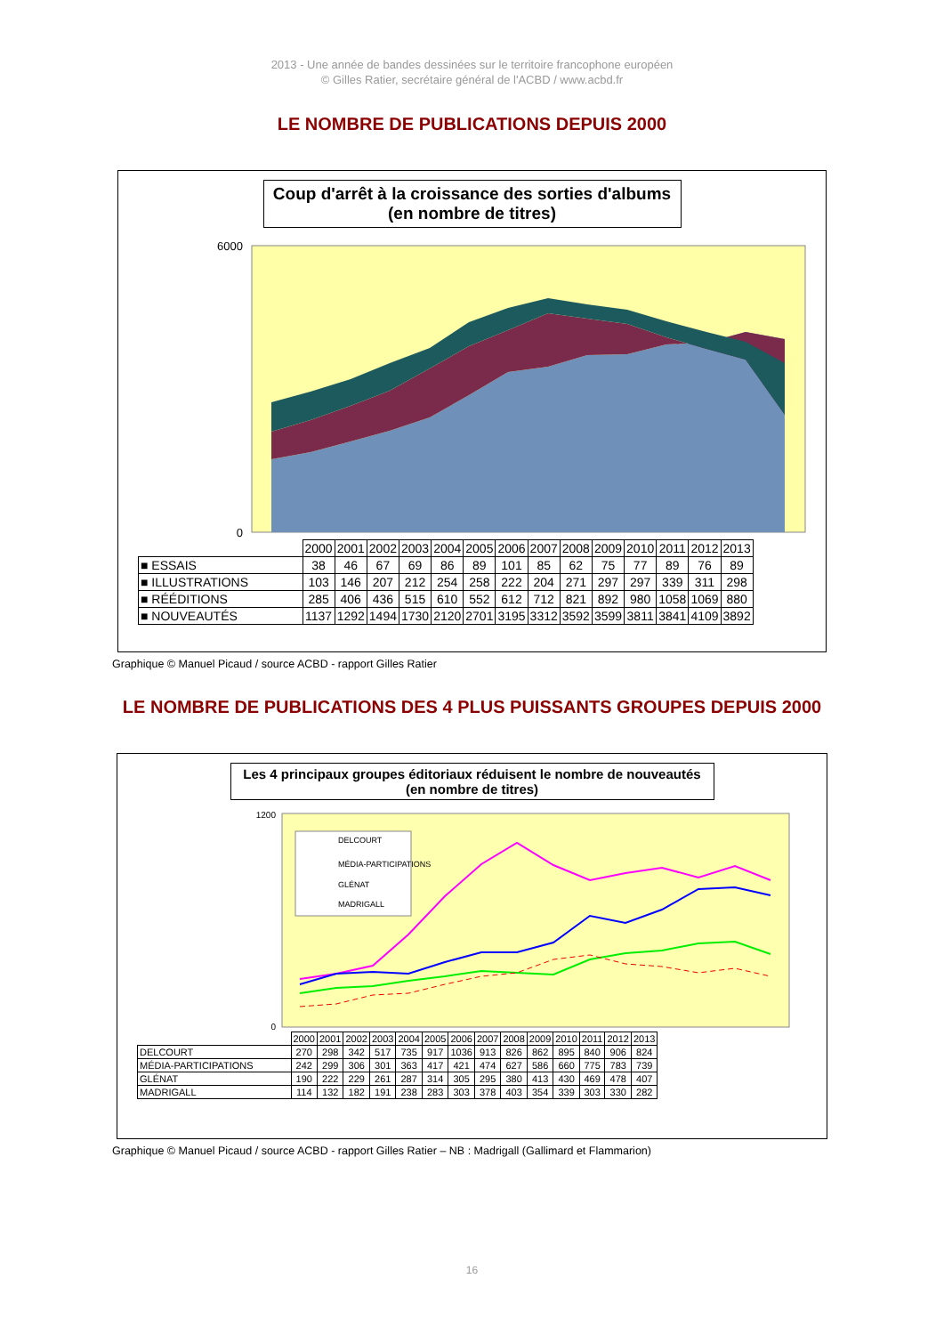2013 - Une année de bandes dessinées sur le territoire francophone européen
© Gilles Ratier, secrétaire général de l'ACBD / www.acbd.fr
LE NOMBRE DE PUBLICATIONS DEPUIS 2000
Coup d'arrêt à la croissance des sorties d'albums
(en nombre de titres)
6000
0
| | 2000 | 2001 | 2002 | 2003 | 2004 | 2005 | 2006 | 2007 | 2008 | 2009 | 2010 | 2011 | 2012 | 2013 |
| --- | --- | --- | --- | --- | --- | --- | --- | --- | --- | --- | --- | --- | --- | --- |
| ■ ESSAIS | 38 | 46 | 67 | 69 | 86 | 89 | 101 | 85 | 62 | 75 | 77 | 89 | 76 | 89 |
| ■ ILLUSTRATIONS | 103 | 146 | 207 | 212 | 254 | 258 | 222 | 204 | 271 | 297 | 297 | 339 | 311 | 298 |
| ■ RÉÉDITIONS | 285 | 406 | 436 | 515 | 610 | 552 | 612 | 712 | 821 | 892 | 980 | 1058 | 1069 | 880 |
| ■ NOUVEAUTÉS | 1137 | 1292 | 1494 | 1730 | 2120 | 2701 | 3195 | 3312 | 3592 | 3599 | 3811 | 3841 | 4109 | 3892 |
Graphique © Manuel Picaud / source ACBD - rapport Gilles Ratier
LE NOMBRE DE PUBLICATIONS DES 4 PLUS PUISSANTS GROUPES DEPUIS 2000
Les 4 principaux groupes éditoriaux réduisent le nombre de nouveautés
(en nombre de titres)
1200
0
DELCOURT
MÉDIA-PARTICIPATIONS
GLÉNAT
MADRIGALL
| | 2000 | 2001 | 2002 | 2003 | 2004 | 2005 | 2006 | 2007 | 2008 | 2009 | 2010 | 2011 | 2012 | 2013 |
| --- | --- | --- | --- | --- | --- | --- | --- | --- | --- | --- | --- | --- | --- | --- |
| DELCOURT | 270 | 298 | 342 | 517 | 735 | 917 | 1036 | 913 | 826 | 862 | 895 | 840 | 906 | 824 |
| MÉDIA-PARTICIPATIONS | 242 | 299 | 306 | 301 | 363 | 417 | 421 | 474 | 627 | 586 | 660 | 775 | 783 | 739 |
| GLÉNAT | 190 | 222 | 229 | 261 | 287 | 314 | 305 | 295 | 380 | 413 | 430 | 469 | 478 | 407 |
| MADRIGALL | 114 | 132 | 182 | 191 | 238 | 283 | 303 | 378 | 403 | 354 | 339 | 303 | 330 | 282 |
Graphique © Manuel Picaud / source ACBD - rapport Gilles Ratier – NB : Madrigall (Gallimard et Flammarion)
16